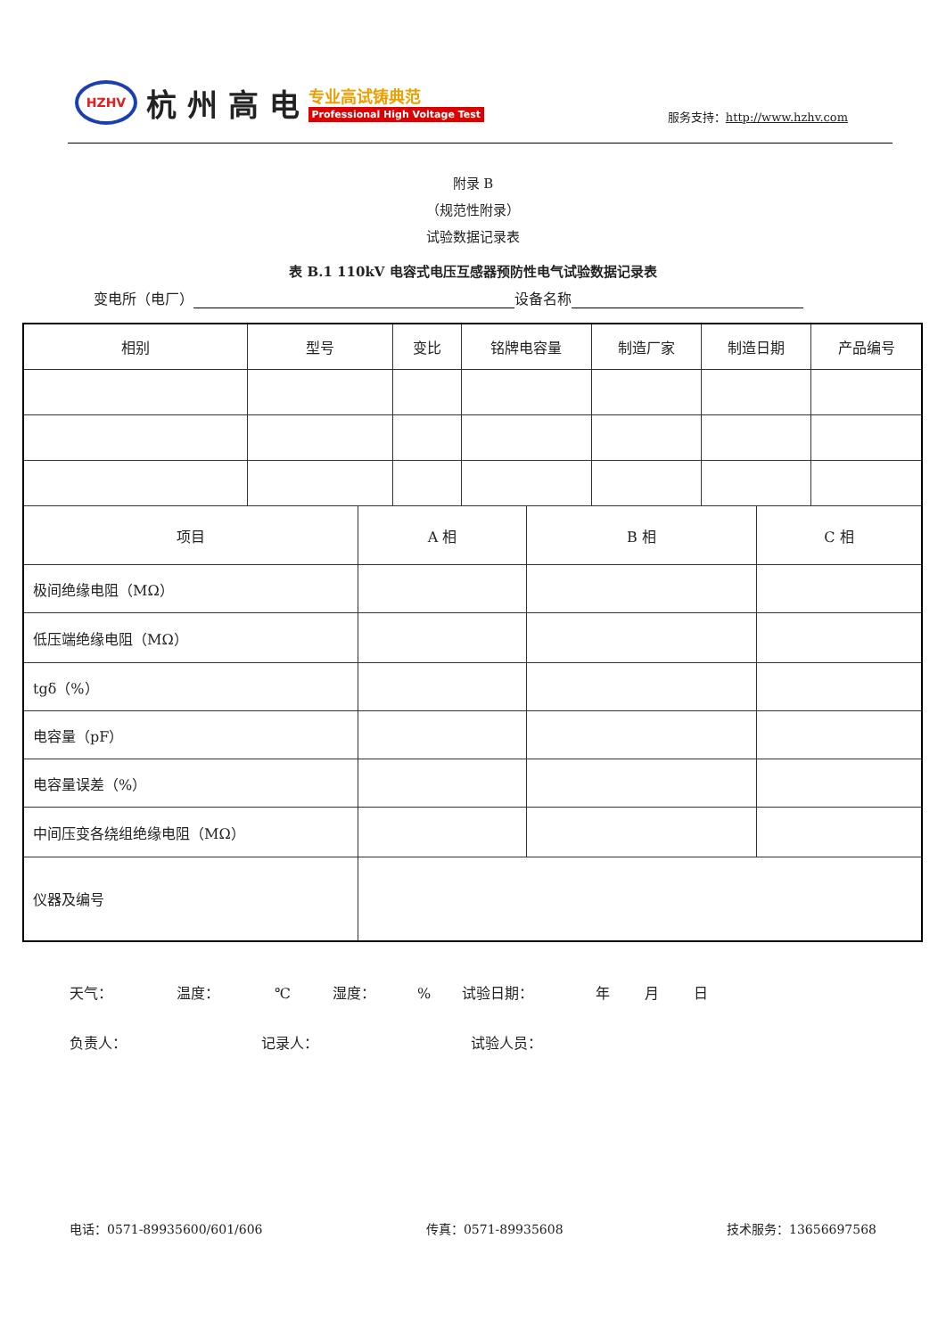HZHV
杭 州 高 电
专业高试铸典范
Professional High Voltage Test
服务支持：http://www.hzhv.com
附录 B
（规范性附录）
试验数据记录表
表 B.1 110kV 电容式电压互感器预防性电气试验数据记录表
变电所（电厂） 设备名称
| 相别 | 型号 | | 变比 | 铭牌电容量 | | 制造厂家 | 制造日期 | | 产品编号 |
| 项目 | | A 相 | | | B 相 | | | C 相 | |
| 极间绝缘电阻（MΩ） | | | | | | | | | |
| 低压端绝缘电阻（MΩ） | | | | | | | | | |
| tgδ（%） | | | | | | | | | |
| 电容量（pF） | | | | | | | | | |
| 电容量误差（%） | | | | | | | | | |
| 中间压变各绕组绝缘电阻（MΩ） | | | | | | | | | |
| 仪器及编号 | | | | | | | | | |
天气： 温度： ℃ 湿度：% 试验日期： 年 月 日
负责人： 记录人： 试验人员：
电话：0571-89935600/601/606 传真：0571-89935608 技术服务：13656697568